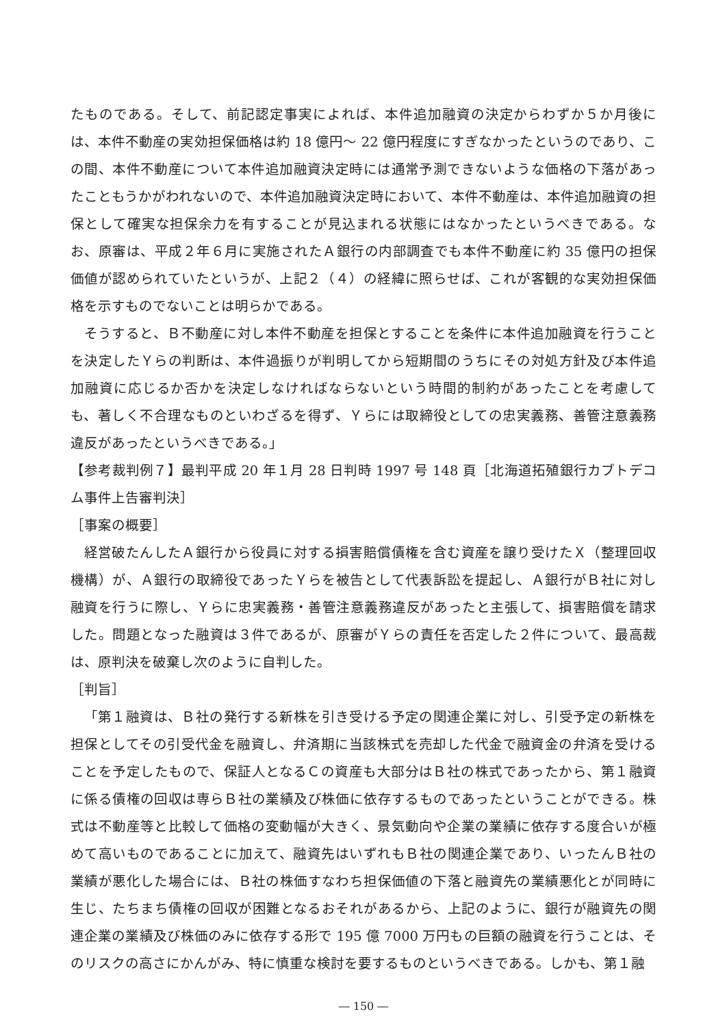たものである。そして、前記認定事実によれば、本件追加融資の決定からわずか５か月後には、本件不動産の実効担保価格は約 18 億円～ 22 億円程度にすぎなかったというのであり、この間、本件不動産について本件追加融資決定時には通常予測できないような価格の下落があったこともうかがわれないので、本件追加融資決定時において、本件不動産は、本件追加融資の担保として確実な担保余力を有することが見込まれる状態にはなかったというべきである。なお、原審は、平成２年６月に実施されたＡ銀行の内部調査でも本件不動産に約 35 億円の担保価値が認められていたというが、上記２（４）の経緯に照らせば、これが客観的な実効担保価格を示すものでないことは明らかである。
そうすると、Ｂ不動産に対し本件不動産を担保とすることを条件に本件追加融資を行うことを決定したＹらの判断は、本件過振りが判明してから短期間のうちにその対処方針及び本件追加融資に応じるか否かを決定しなければならないという時間的制約があったことを考慮しても、著しく不合理なものといわざるを得ず、Ｙらには取締役としての忠実義務、善管注意義務違反があったというべきである。」
【参考裁判例７】最判平成 20 年１月 28 日判時 1997 号 148 頁［北海道拓殖銀行カブトデコム事件上告審判決］
［事案の概要］
経営破たんしたＡ銀行から役員に対する損害賠償債権を含む資産を譲り受けたＸ（整理回収機構）が、Ａ銀行の取締役であったＹらを被告として代表訴訟を提起し、Ａ銀行がＢ社に対し融資を行うに際し、Ｙらに忠実義務・善管注意義務違反があったと主張して、損害賠償を請求した。問題となった融資は３件であるが、原審がＹらの責任を否定した２件について、最高裁は、原判決を破棄し次のように自判した。
［判旨］
「第１融資は、Ｂ社の発行する新株を引き受ける予定の関連企業に対し、引受予定の新株を担保としてその引受代金を融資し、弁済期に当該株式を売却した代金で融資金の弁済を受けることを予定したもので、保証人となるＣの資産も大部分はＢ社の株式であったから、第１融資に係る債権の回収は専らＢ社の業績及び株価に依存するものであったということができる。株式は不動産等と比較して価格の変動幅が大きく、景気動向や企業の業績に依存する度合いが極めて高いものであることに加えて、融資先はいずれもＢ社の関連企業であり、いったんＢ社の業績が悪化した場合には、Ｂ社の株価すなわち担保価値の下落と融資先の業績悪化とが同時に生じ、たちまち債権の回収が困難となるおそれがあるから、上記のように、銀行が融資先の関連企業の業績及び株価のみに依存する形で 195 億 7000 万円もの巨額の融資を行うことは、そのリスクの高さにかんがみ、特に慎重な検討を要するものというべきである。しかも、第１融
― 150 ―